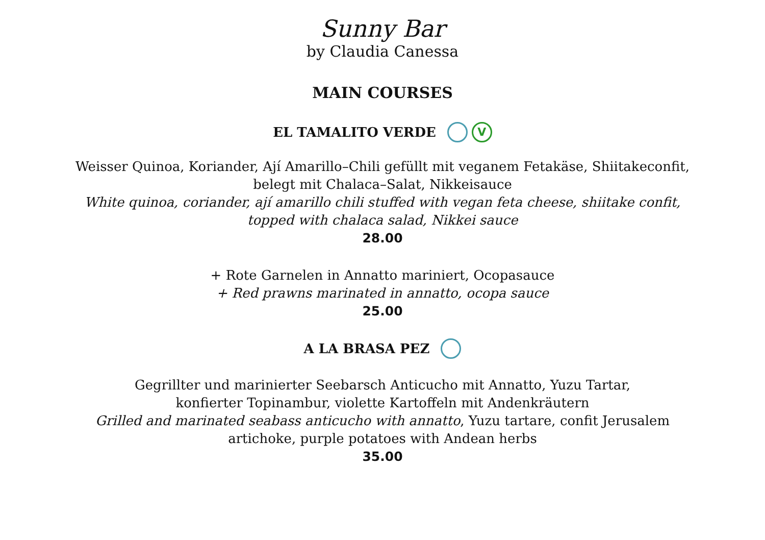Sunny Bar
by Claudia Canessa
MAIN COURSES
EL TAMALITO VERDE V
Weisser Quinoa, Koriander, Ají Amarillo–Chili gefüllt mit veganem Fetakäse, Shiitakeconfit,
belegt mit Chalaca–Salat, Nikkeisauce
White quinoa, coriander, ají amarillo chili stuffed with vegan feta cheese, shiitake confit,
topped with chalaca salad, Nikkei sauce
28.00
+ Rote Garnelen in Annatto mariniert, Ocopasauce
+ Red prawns marinated in annatto, ocopa sauce
25.00
A LA BRASA PEZ
Gegrillter und marinierter Seebarsch Anticucho mit Annatto, Yuzu Tartar,
konfierter Topinambur, violette Kartoffeln mit Andenkräutern
Grilled and marinated seabass anticucho with annatto, Yuzu tartare, confit Jerusalem
artichoke, purple potatoes with Andean herbs
35.00